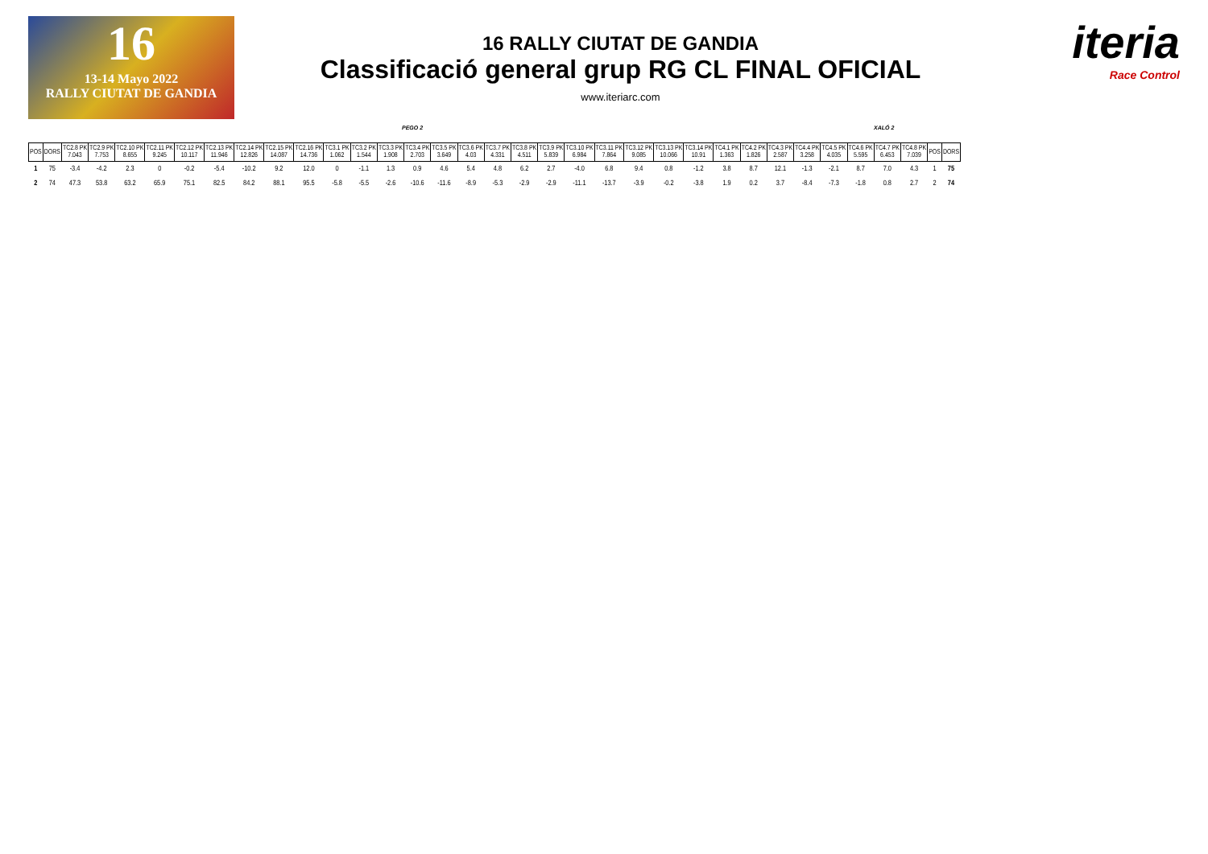16
13-14 Mayo 2022
RALLY CIUTAT DE GANDIA
16 RALLY CIUTAT DE GANDIA
Classificació general grup RG CL FINAL OFICIAL
www.iteriarc.com
iteria
Race Control
PEGO 2 XALÓ 2
| POS | DORS | TC2.8 PK 7.043 | TC2.9 PK 7.753 | TC2.10 PK 8.655 | TC2.11 PK 9.245 | TC2.12 PK 10.117 | TC2.13 PK 11.946 | TC2.14 PK 12.826 | TC2.15 PK 14.087 | TC2.16 PK 14.736 | TC3.1 PK 1.062 | TC3.2 PK 1.544 | TC3.3 PK 1.908 | TC3.4 PK 2.703 | TC3.5 PK 3.649 | TC3.6 PK 4.03 | TC3.7 PK 4.331 | TC3.8 PK 4.511 | TC3.9 PK 5.839 | TC3.10 PK 6.984 | TC3.11 PK 7.864 | TC3.12 PK 9.085 | TC3.13 PK 10.066 | TC3.14 PK 10.91 | TC4.1 PK 1.363 | TC4.2 PK 1.826 | TC4.3 PK 2.587 | TC4.4 PK 3.258 | TC4.5 PK 4.035 | TC4.6 PK 5.595 | TC4.7 PK 6.453 | TC4.8 PK 7.039 | POS | DORS |
| --- | --- | --- | --- | --- | --- | --- | --- | --- | --- | --- | --- | --- | --- | --- | --- | --- | --- | --- | --- | --- | --- | --- | --- | --- | --- | --- | --- | --- | --- | --- | --- | --- | --- | --- |
| 1 | 75 | -3.4 | -4.2 | 2.3 | 0 | -0.2 | -5.4 | -10.2 | 9.2 | 12.0 | 0 | -1.1 | 1.3 | 0.9 | 4.6 | 5.4 | 4.8 | 6.2 | 2.7 | -4.0 | 6.8 | 9.4 | 0.8 | -1.2 | 3.8 | 8.7 | 12.1 | -1.3 | -2.1 | 8.7 | 7.0 | 4.3 | 1 | 75 |
| 2 | 74 | 47.3 | 53.8 | 63.2 | 65.9 | 75.1 | 82.5 | 84.2 | 88.1 | 95.5 | -5.8 | -5.5 | -2.6 | -10.6 | -11.6 | -8.9 | -5.3 | -2.9 | -2.9 | -11.1 | -13.7 | -3.9 | -0.2 | -3.8 | 1.9 | 0.2 | 3.7 | -8.4 | -7.3 | -1.8 | 0.8 | 2.7 | 2 | 74 |